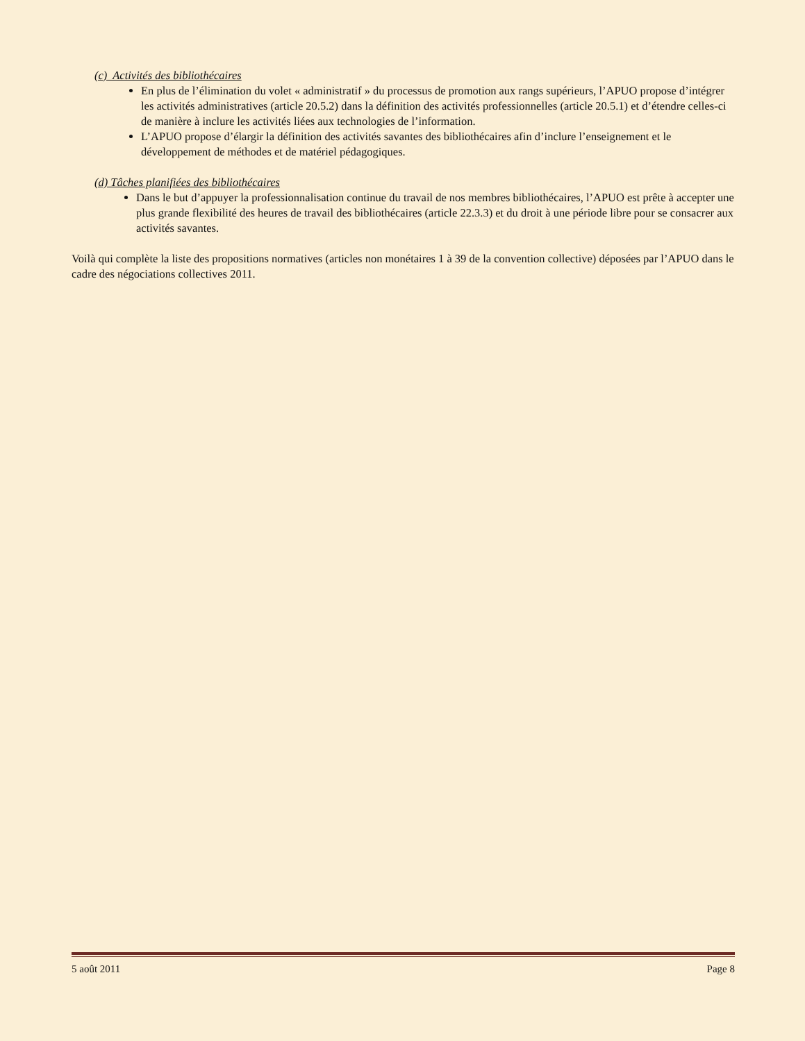(c) Activités des bibliothécaires
En plus de l’élimination du volet « administratif » du processus de promotion aux rangs supérieurs, l’APUO propose d’intégrer les activités administratives (article 20.5.2) dans la définition des activités professionnelles (article 20.5.1) et d’étendre celles-ci de manière à inclure les activités liées aux technologies de l’information.
L’APUO propose d’élargir la définition des activités savantes des bibliothécaires afin d’inclure l’enseignement et le développement de méthodes et de matériel pédagogiques.
(d) Tâches planifiées des bibliothécaires
Dans le but d’appuyer la professionnalisation continue du travail de nos membres bibliothécaires, l’APUO est prête à accepter une plus grande flexibilité des heures de travail des bibliothécaires (article 22.3.3) et du droit à une période libre pour se consacrer aux activités savantes.
Voilà qui complète la liste des propositions normatives (articles non monétaires 1 à 39 de la convention collective) déposées par l’APUO dans le cadre des négociations collectives 2011.
5 août 2011 Page 8